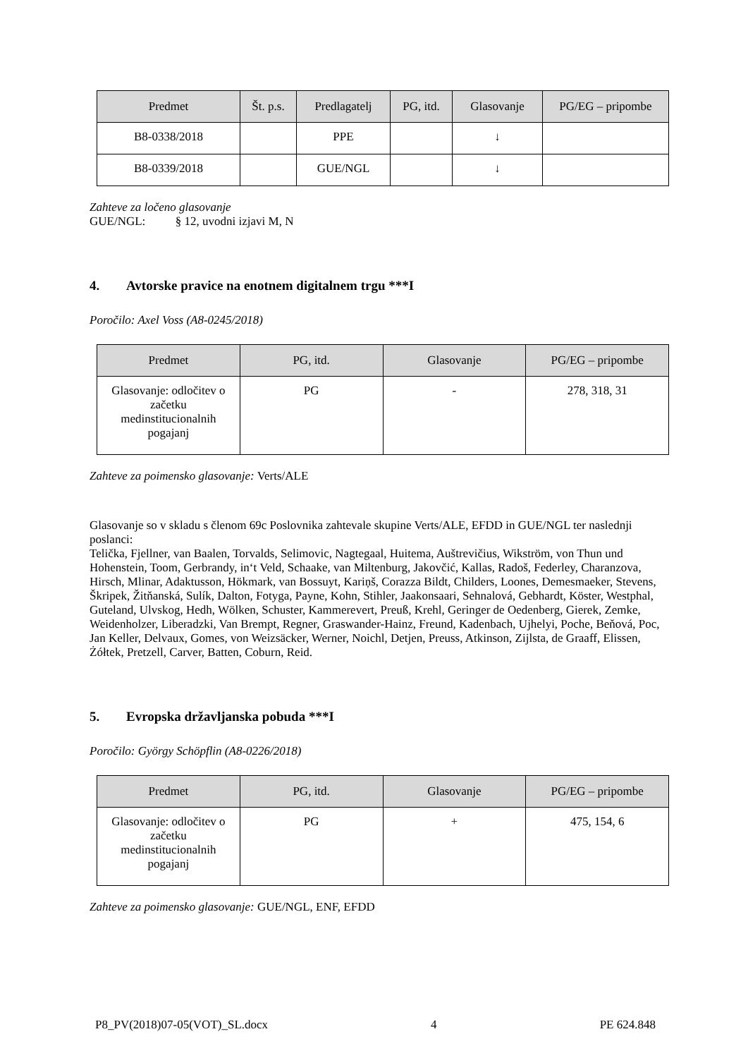| Predmet | Št. p.s. | Predlagatelj | PG, itd. | Glasovanje | PG/EG – pripombe |
| --- | --- | --- | --- | --- | --- |
| B8-0338/2018 | | PPE | | ↓ | |
| B8-0339/2018 | | GUE/NGL | | ↓ | |
Zahteve za ločeno glasovanje
GUE/NGL: § 12, uvodni izjavi M, N
4. Avtorske pravice na enotnem digitalnem trgu ***I
Poročilo: Axel Voss (A8-0245/2018)
| Predmet | PG, itd. | Glasovanje | PG/EG – pripombe |
| --- | --- | --- | --- |
| Glasovanje: odločitev o začetku medinstitucionalnih pogajanj | PG | - | 278, 318, 31 |
Zahteve za poimensko glasovanje: Verts/ALE
Glasovanje so v skladu s členom 69c Poslovnika zahtevale skupine Verts/ALE, EFDD in GUE/NGL ter naslednji poslanci:
Telička, Fjellner, van Baalen, Torvalds, Selimovic, Nagtegaal, Huitema, Auštrevičius, Wikström, von Thun und Hohenstein, Toom, Gerbrandy, in‘t Veld, Schaake, van Miltenburg, Jakovčić, Kallas, Radoš, Federley, Charanzova, Hirsch, Mlinar, Adaktusson, Hökmark, van Bossuyt, Kariņš, Corazza Bildt, Childers, Loones, Demesmaeker, Stevens, Škripek, Žitňanská, Sulík, Dalton, Fotyga, Payne, Kohn, Stihler, Jaakonsaari, Sehnalová, Gebhardt, Köster, Westphal, Guteland, Ulvskog, Hedh, Wölken, Schuster, Kammerevert, Preuß, Krehl, Geringer de Oedenberg, Gierek, Zemke, Weidenholzer, Liberadzki, Van Brempt, Regner, Graswander-Hainz, Freund, Kadenbach, Ujhelyi, Poche, Beňová, Poc, Jan Keller, Delvaux, Gomes, von Weizsäcker, Werner, Noichl, Detjen, Preuss, Atkinson, Zijlsta, de Graaff, Elissen, Żółtek, Pretzell, Carver, Batten, Coburn, Reid.
5. Evropska državljanska pobuda ***I
Poročilo: György Schöpflin (A8-0226/2018)
| Predmet | PG, itd. | Glasovanje | PG/EG – pripombe |
| --- | --- | --- | --- |
| Glasovanje: odločitev o začetku medinstitucionalnih pogajanj | PG | + | 475, 154, 6 |
Zahteve za poimensko glasovanje: GUE/NGL, ENF, EFDD
P8_PV(2018)07-05(VOT)_SL.docx 4 PE 624.848